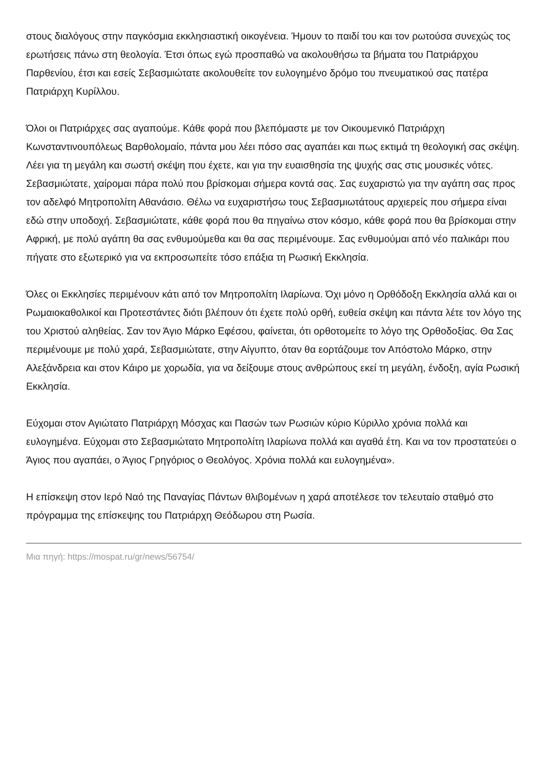στους διαλόγους στην παγκόσμια εκκλησιαστική οικογένεια. Ήμουν το παιδί του και τον ρωτούσα συνεχώς τος ερωτήσεις πάνω στη θεολογία. Έτσι όπως εγώ προσπαθώ να ακολουθήσω τα βήματα του Πατριάρχου Παρθενίου, έτσι και εσείς Σεβασμιώτατε ακολουθείτε τον ευλογημένο δρόμο του πνευματικού σας πατέρα Πατριάρχη Κυρίλλου.
Όλοι οι Πατριάρχες σας αγαπούμε. Κάθε φορά που βλεπόμαστε με τον Οικουμενικό Πατριάρχη Κωνσταντινουπόλεως Βαρθολομαίο, πάντα μου λέει πόσο σας αγαπάει και πως εκτιμά τη θεολογική σας σκέψη. Λέει για τη μεγάλη και σωστή σκέψη που έχετε, και για την ευαισθησία της ψυχής σας στις μουσικές νότες. Σεβασμιώτατε, χαίρομαι πάρα πολύ που βρίσκομαι σήμερα κοντά σας. Σας ευχαριστώ για την αγάπη σας προς τον αδελφό Μητροπολίτη Αθανάσιο. Θέλω να ευχαριστήσω τους Σεβασμιωτάτους αρχιερείς που σήμερα είναι εδώ στην υποδοχή. Σεβασμιώτατε, κάθε φορά που θα πηγαίνω στον κόσμο, κάθε φορά που θα βρίσκομαι στην Αφρική, με πολύ αγάπη θα σας ενθυμούμεθα και θα σας περιμένουμε. Σας ενθυμούμαι από νέο παλικάρι που πήγατε στο εξωτερικό για να εκπροσωπείτε τόσο επάξια τη Ρωσική Εκκλησία.
Όλες οι Εκκλησίες περιμένουν κάτι από τον Μητροπολίτη Ιλαρίωνα. Όχι μόνο η Ορθόδοξη Εκκλησία αλλά και οι Ρωμαιοκαθολικοί και Προτεστάντες διότι βλέπουν ότι έχετε πολύ ορθή, ευθεία σκέψη και πάντα λέτε τον λόγο της του Χριστού αληθείας. Σαν τον Άγιο Μάρκο Εφέσου, φαίνεται, ότι ορθοτομείτε το λόγο της Ορθοδοξίας. Θα Σας περιμένουμε με πολύ χαρά, Σεβασμιώτατε, στην Αίγυπτο, όταν θα εορτάζουμε τον Απόστολο Μάρκο, στην Αλεξάνδρεια και στον Κάιρο με χορωδία, για να δείξουμε στους ανθρώπους εκεί τη μεγάλη, ένδοξη, αγία Ρωσική Εκκλησία.
Εύχομαι στον Αγιώτατο Πατριάρχη Μόσχας και Πασών των Ρωσιών κύριο Κύριλλο χρόνια πολλά και ευλογημένα. Εύχομαι στο Σεβασμιώτατο Μητροπολίτη Ιλαρίωνα πολλά και αγαθά έτη. Και να τον προστατεύει ο Άγιος που αγαπάει, ο Άγιος Γρηγόριος ο Θεολόγος. Χρόνια πολλά και ευλογημένα».
Η επίσκεψη στον Ιερό Ναό της Παναγίας Πάντων θλιβομένων η χαρά αποτέλεσε τον τελευταίο σταθμό στο πρόγραμμα της επίσκεψης του Πατριάρχη Θεόδωρου στη Ρωσία.
Μια πηγή: https://mospat.ru/gr/news/56754/